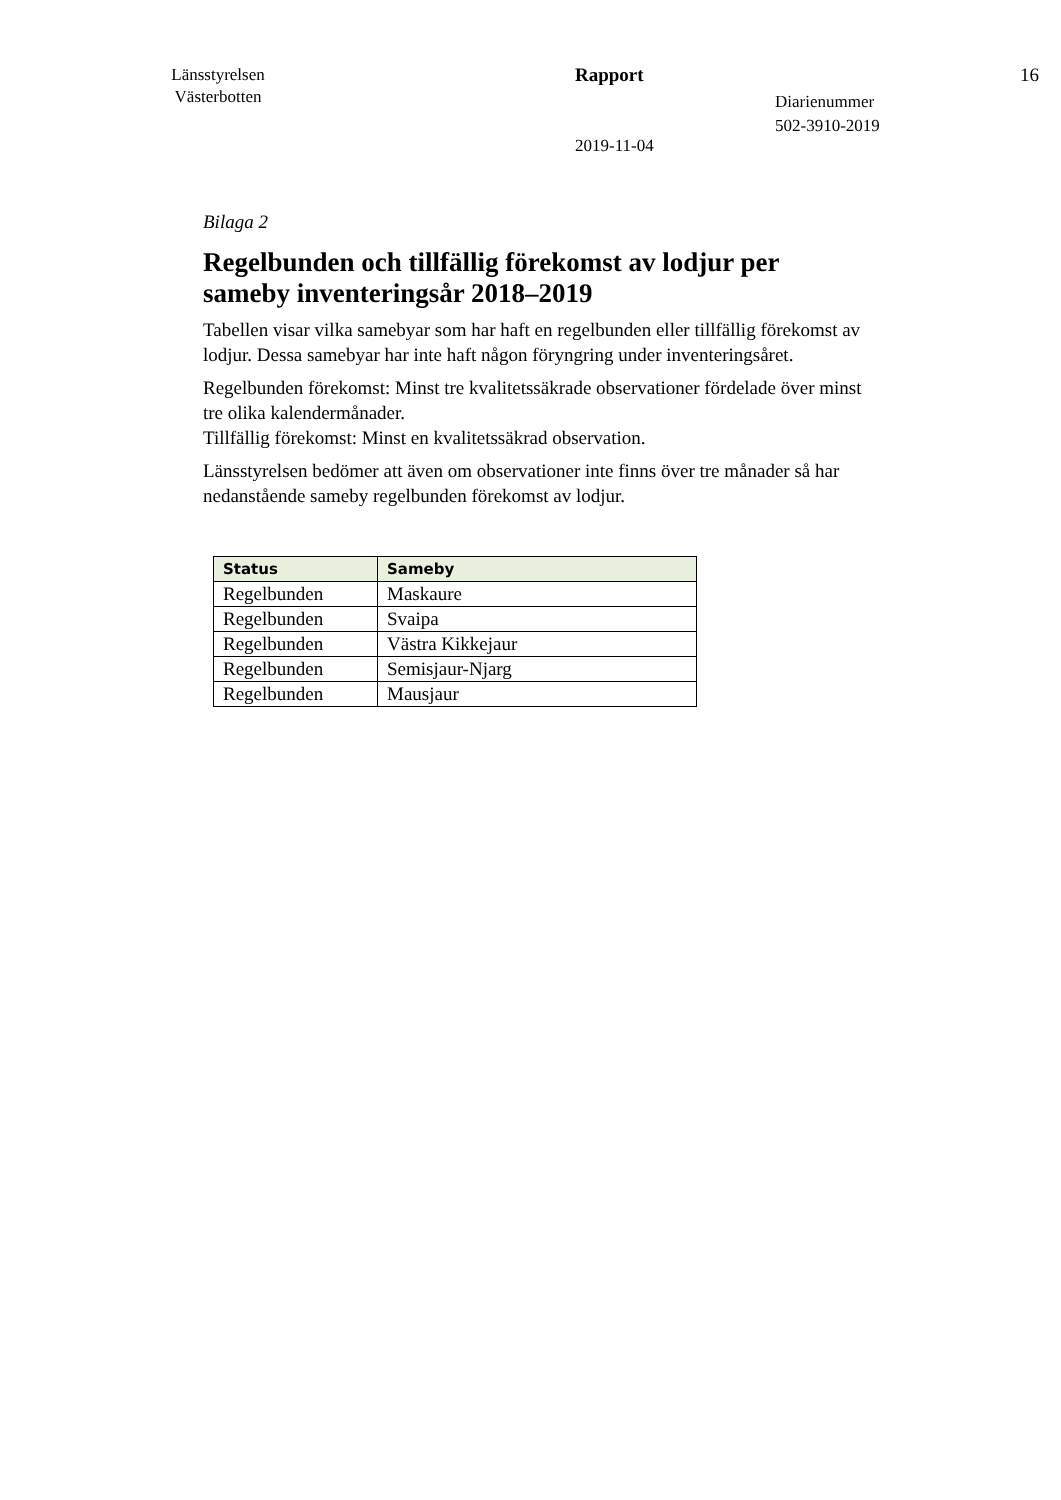Länsstyrelsen
Västerbotten
Rapport
2019-11-04
Diarienummer
502-3910-2019
16
Bilaga 2
Regelbunden och tillfällig förekomst av lodjur per sameby inventeringsår 2018–2019
Tabellen visar vilka samebyar som har haft en regelbunden eller tillfällig förekomst av lodjur. Dessa samebyar har inte haft någon föryngring under inventeringsåret.
Regelbunden förekomst: Minst tre kvalitetssäkrade observationer fördelade över minst tre olika kalendermånader.
Tillfällig förekomst: Minst en kvalitetssäkrad observation.
Länsstyrelsen bedömer att även om observationer inte finns över tre månader så har nedanstående sameby regelbunden förekomst av lodjur.
| Status | Sameby |
| --- | --- |
| Regelbunden | Maskaure |
| Regelbunden | Svaipa |
| Regelbunden | Västra Kikkejaur |
| Regelbunden | Semisjaur-Njarg |
| Regelbunden | Mausjaur |